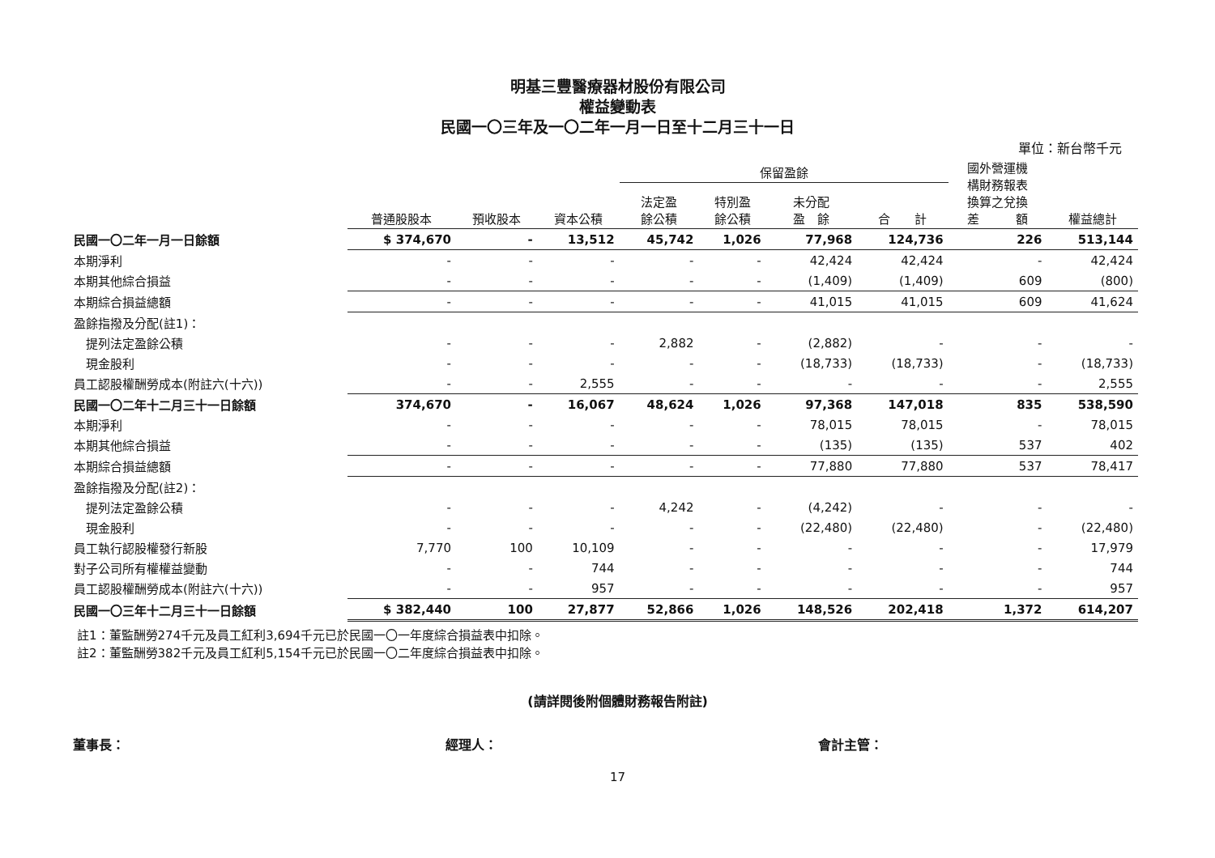明基三豐醫療器材股份有限公司
權益變動表
民國一〇三年及一〇二年一月一日至十二月三十一日
單位：新台幣千元
| | | | | 保留盈餘 | | | | 國外營運機 構財務報表 換算之兌換 差 額 | |
| --- | --- | --- | --- | --- | --- | --- | --- | --- | --- |
| | 普通股股本 | 預收股本 | 資本公積 | 法定盈 餘公積 | 特別盈 餘公積 | 未分配 盈 餘 | 合 計 | | 權益總計 |
| 民國一〇二年一月一日餘額 | $ 374,670 | - | 13,512 | 45,742 | 1,026 | 77,968 | 124,736 | 226 | 513,144 |
| 本期淨利 | - | - | - | - | - | 42,424 | 42,424 | - | 42,424 |
| 本期其他綜合損益 | - | - | - | - | - | (1,409) | (1,409) | 609 | (800) |
| 本期綜合損益總額 | - | - | - | - | - | 41,015 | 41,015 | 609 | 41,624 |
| 盈餘指撥及分配(註1)： | | | | | | | | | |
| 提列法定盈餘公積 | - | - | - | 2,882 | - | (2,882) | - | - | - |
| 現金股利 | - | - | - | - | - | (18,733) | (18,733) | - | (18,733) |
| 員工認股權酬勞成本(附註六(十六)) | - | - | 2,555 | - | - | - | - | - | 2,555 |
| 民國一〇二年十二月三十一日餘額 | 374,670 | - | 16,067 | 48,624 | 1,026 | 97,368 | 147,018 | 835 | 538,590 |
| 本期淨利 | - | - | - | - | - | 78,015 | 78,015 | - | 78,015 |
| 本期其他綜合損益 | - | - | - | - | - | (135) | (135) | 537 | 402 |
| 本期綜合損益總額 | - | - | - | - | - | 77,880 | 77,880 | 537 | 78,417 |
| 盈餘指撥及分配(註2)： | | | | | | | | | |
| 提列法定盈餘公積 | - | - | - | 4,242 | - | (4,242) | - | - | - |
| 現金股利 | - | - | - | - | - | (22,480) | (22,480) | - | (22,480) |
| 員工執行認股權發行新股 | 7,770 | 100 | 10,109 | - | - | - | - | - | 17,979 |
| 對子公司所有權權益變動 | - | - | 744 | - | - | - | - | - | 744 |
| 員工認股權酬勞成本(附註六(十六)) | - | - | 957 | - | - | - | - | - | 957 |
| 民國一〇三年十二月三十一日餘額 | $ 382,440 | 100 | 27,877 | 52,866 | 1,026 | 148,526 | 202,418 | 1,372 | 614,207 |
註1：董監酬勞274千元及員工紅利3,694千元已於民國一〇一年度綜合損益表中扣除。
註2：董監酬勞382千元及員工紅利5,154千元已於民國一〇二年度綜合損益表中扣除。
(請詳閱後附個體財務報告附註)
董事長： 經理人： 會計主管：
17